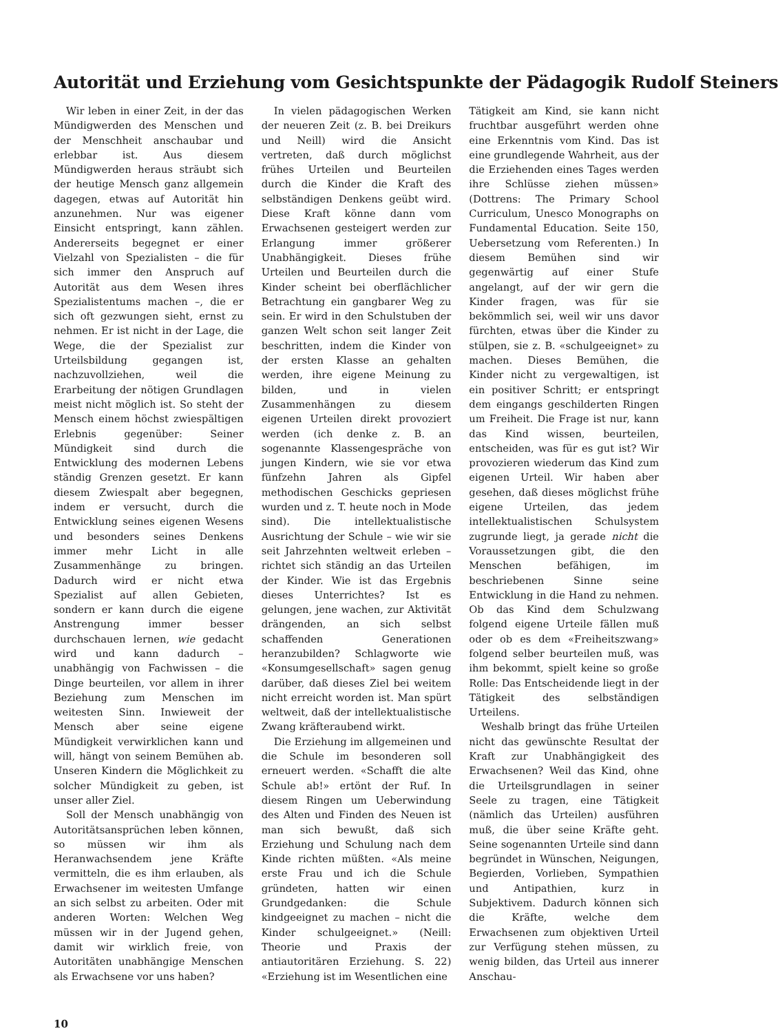Autorität und Erziehung vom Gesichtspunkte der Pädagogik Rudolf Steiners
Wir leben in einer Zeit, in der das Mündigwerden des Menschen und der Menschheit anschaubar und erlebbar ist. Aus diesem Mündigwerden heraus sträubt sich der heutige Mensch ganz allgemein dagegen, etwas auf Autorität hin anzunehmen. Nur was eigener Einsicht entspringt, kann zählen. Andererseits begegnet er einer Vielzahl von Spezialisten – die für sich immer den Anspruch auf Autorität aus dem Wesen ihres Spezialistentums machen –, die er sich oft gezwungen sieht, ernst zu nehmen. Er ist nicht in der Lage, die Wege, die der Spezialist zur Urteilsbildung gegangen ist, nachzuvollziehen, weil die Erarbeitung der nötigen Grundlagen meist nicht möglich ist. So steht der Mensch einem höchst zwiespältigen Erlebnis gegenüber: Seiner Mündigkeit sind durch die Entwicklung des modernen Lebens ständig Grenzen gesetzt. Er kann diesem Zwiespalt aber begegnen, indem er versucht, durch die Entwicklung seines eigenen Wesens und besonders seines Denkens immer mehr Licht in alle Zusammenhänge zu bringen. Dadurch wird er nicht etwa Spezialist auf allen Gebieten, sondern er kann durch die eigene Anstrengung immer besser durchschauen lernen, wie gedacht wird und kann dadurch – unabhängig von Fachwissen – die Dinge beurteilen, vor allem in ihrer Beziehung zum Menschen im weitesten Sinn. Inwieweit der Mensch aber seine eigene Mündigkeit verwirklichen kann und will, hängt von seinem Bemühen ab. Unseren Kindern die Möglichkeit zu solcher Mündigkeit zu geben, ist unser aller Ziel.
Soll der Mensch unabhängig von Autoritätsansprüchen leben können, so müssen wir ihm als Heranwachsendem jene Kräfte vermitteln, die es ihm erlauben, als Erwachsener im weitesten Umfange an sich selbst zu arbeiten. Oder mit anderen Worten: Welchen Weg müssen wir in der Jugend gehen, damit wir wirklich freie, von Autoritäten unabhängige Menschen als Erwachsene vor uns haben?
In vielen pädagogischen Werken der neueren Zeit (z. B. bei Dreikurs und Neill) wird die Ansicht vertreten, daß durch möglichst frühes Urteilen und Beurteilen durch die Kinder die Kraft des selbständigen Denkens geübt wird. Diese Kraft könne dann vom Erwachsenen gesteigert werden zur Erlangung immer größerer Unabhängigkeit. Dieses frühe Urteilen und Beurteilen durch die Kinder scheint bei oberflächlicher Betrachtung ein gangbarer Weg zu sein. Er wird in den Schulstuben der ganzen Welt schon seit langer Zeit beschritten, indem die Kinder von der ersten Klasse an gehalten werden, ihre eigene Meinung zu bilden, und in vielen Zusammenhängen zu diesem eigenen Urteilen direkt provoziert werden (ich denke z. B. an sogenannte Klassengespräche von jungen Kindern, wie sie vor etwa fünfzehn Jahren als Gipfel methodischen Geschicks gepriesen wurden und z. T. heute noch in Mode sind). Die intellektualistische Ausrichtung der Schule – wie wir sie seit Jahrzehnten weltweit erleben – richtet sich ständig an das Urteilen der Kinder. Wie ist das Ergebnis dieses Unterrichtes? Ist es gelungen, jene wachen, zur Aktivität drängenden, an sich selbst schaffenden Generationen heranzubilden? Schlagworte wie «Konsumgesellschaft» sagen genug darüber, daß dieses Ziel bei weitem nicht erreicht worden ist. Man spürt weltweit, daß der intellektualistische Zwang kräfteraubend wirkt.
Die Erziehung im allgemeinen und die Schule im besonderen soll erneuert werden. «Schafft die alte Schule ab!» ertönt der Ruf. In diesem Ringen um Ueberwindung des Alten und Finden des Neuen ist man sich bewußt, daß sich Erziehung und Schulung nach dem Kinde richten müßten. «Als meine erste Frau und ich die Schule gründeten, hatten wir einen Grundgedanken: die Schule kindgeeignet zu machen – nicht die Kinder schulgeeignet.» (Neill: Theorie und Praxis der antiautoritären Erziehung. S. 22) «Erziehung ist im Wesentlichen eine
Tätigkeit am Kind, sie kann nicht fruchtbar ausgeführt werden ohne eine Erkenntnis vom Kind. Das ist eine grundlegende Wahrheit, aus der die Erziehenden eines Tages werden ihre Schlüsse ziehen müssen» (Dottrens: The Primary School Curriculum, Unesco Monographs on Fundamental Education. Seite 150, Uebersetzung vom Referenten.) In diesem Bemühen sind wir gegenwärtig auf einer Stufe angelangt, auf der wir gern die Kinder fragen, was für sie bekömmlich sei, weil wir uns davor fürchten, etwas über die Kinder zu stülpen, sie z. B. «schulgeeignet» zu machen. Dieses Bemühen, die Kinder nicht zu vergewaltigen, ist ein positiver Schritt; er entspringt dem eingangs geschilderten Ringen um Freiheit. Die Frage ist nur, kann das Kind wissen, beurteilen, entscheiden, was für es gut ist? Wir provozieren wiederum das Kind zum eigenen Urteil. Wir haben aber gesehen, daß dieses möglichst frühe eigene Urteilen, das jedem intellektualistischen Schulsystem zugrunde liegt, ja gerade nicht die Voraussetzungen gibt, die den Menschen befähigen, im beschriebenen Sinne seine Entwicklung in die Hand zu nehmen. Ob das Kind dem Schulzwang folgend eigene Urteile fällen muß oder ob es dem «Freiheitszwang» folgend selber beurteilen muß, was ihm bekommt, spielt keine so große Rolle: Das Entscheidende liegt in der Tätigkeit des selbständigen Urteilens.
Weshalb bringt das frühe Urteilen nicht das gewünschte Resultat der Kraft zur Unabhängigkeit des Erwachsenen? Weil das Kind, ohne die Urteilsgrundlagen in seiner Seele zu tragen, eine Tätigkeit (nämlich das Urteilen) ausführen muß, die über seine Kräfte geht. Seine sogenannten Urteile sind dann begründet in Wünschen, Neigungen, Begierden, Vorlieben, Sympathien und Antipathien, kurz in Subjektivem. Dadurch können sich die Kräfte, welche dem Erwachsenen zum objektiven Urteil zur Verfügung stehen müssen, zu wenig bilden, das Urteil aus innerer Anschau-
10